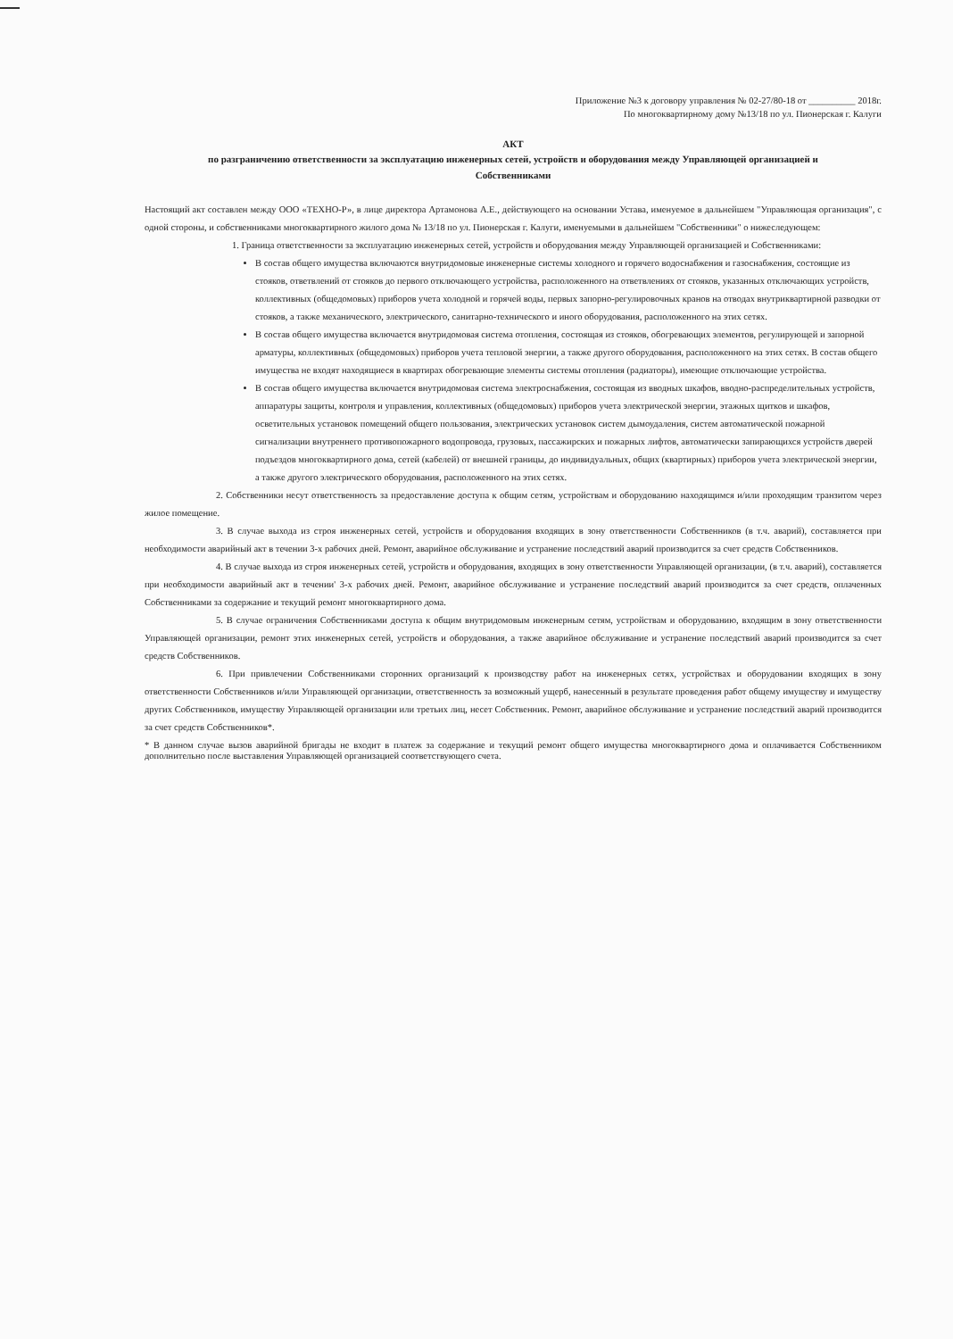Приложение №3 к договору управления № 02-27/80-18 от __________ 2018г.
По многоквартирному дому №13/18 по ул. Пионерская г. Калуги
АКТ
по разграничению ответственности за эксплуатацию инженерных сетей, устройств и оборудования между Управляющей организацией и Собственниками
Настоящий акт составлен между ООО «ТЕХНО-Р», в лице директора Артамонова А.Е., действующего на основании Устава, именуемое в дальнейшем "Управляющая организация", с одной стороны, и собственниками многоквартирного жилого дома № 13/18 по ул. Пионерская г. Калуги, именуемыми в дальнейшем "Собственники" о нижеследующем:
1. Граница ответственности за эксплуатацию инженерных сетей, устройств и оборудования между Управляющей организацией и Собственниками:
В состав общего имущества включаются внутридомовые инженерные системы холодного и горячего водоснабжения и газоснабжения, состоящие из стояков, ответвлений от стояков до первого отключающего устройства, расположенного на ответвлениях от стояков, указанных отключающих устройств, коллективных (общедомовых) приборов учета холодной и горячей воды, первых запорно-регулировочных кранов на отводах внутриквартирной разводки от стояков, а также механического, электрического, санитарно-технического и иного оборудования, расположенного на этих сетях.
В состав общего имущества включается внутридомовая система отопления, состоящая из стояков, обогревающих элементов, регулирующей и запорной арматуры, коллективных (общедомовых) приборов учета тепловой энергии, а также другого оборудования, расположенного на этих сетях. В состав общего имущества не входят находящиеся в квартирах обогревающие элементы системы отопления (радиаторы), имеющие отключающие устройства.
В состав общего имущества включается внутридомовая система электроснабжения, состоящая из вводных шкафов, вводно-распределительных устройств, аппаратуры защиты, контроля и управления, коллективных (общедомовых) приборов учета электрической энергии, этажных щитков и шкафов, осветительных установок помещений общего пользования, электрических установок систем дымоудаления, систем автоматической пожарной сигнализации внутреннего противопожарного водопровода, грузовых, пассажирских и пожарных лифтов, автоматически запирающихся устройств дверей подъездов многоквартирного дома, сетей (кабелей) от внешней границы, до индивидуальных, общих (квартирных) приборов учета электрической энергии, а также другого электрического оборудования, расположенного на этих сетях.
2. Собственники несут ответственность за предоставление доступа к общим сетям, устройствам и оборудованию находящимся и/или проходящим транзитом через жилое помещение.
3. В случае выхода из строя инженерных сетей, устройств и оборудования входящих в зону ответственности Собственников (в т.ч. аварий), составляется при необходимости аварийный акт в течении 3-х рабочих дней. Ремонт, аварийное обслуживание и устранение последствий аварий производится за счет средств Собственников.
4. В случае выхода из строя инженерных сетей, устройств и оборудования, входящих в зону ответственности Управляющей организации, (в т.ч. аварий), составляется при необходимости аварийный акт в течении' 3-х рабочих дней. Ремонт, аварийное обслуживание и устранение последствий аварий производится за счет средств, оплаченных Собственниками за содержание и текущий ремонт многоквартирного дома.
5. В случае ограничения Собственниками доступа к общим внутридомовым инженерным сетям, устройствам и оборудованию, входящим в зону ответственности Управляющей организации, ремонт этих инженерных сетей, устройств и оборудования, а также аварийное обслуживание и устранение последствий аварий производится за счет средств Собственников.
6. При привлечении Собственниками сторонних организаций к производству работ на инженерных сетях, устройствах и оборудовании входящих в зону ответственности Собственников и/или Управляющей организации, ответственность за возможный ущерб, нанесенный в результате проведения работ общему имуществу и имуществу других Собственников, имуществу Управляющей организации или третьих лиц, несет Собственник. Ремонт, аварийное обслуживание и устранение последствий аварий производится за счет средств Собственников*.
* В данном случае вызов аварийной бригады не входит в платеж за содержание и текущий ремонт общего имущества многоквартирного дома и оплачивается Собственником дополнительно после выставления Управляющей организацией соответствующего счета.